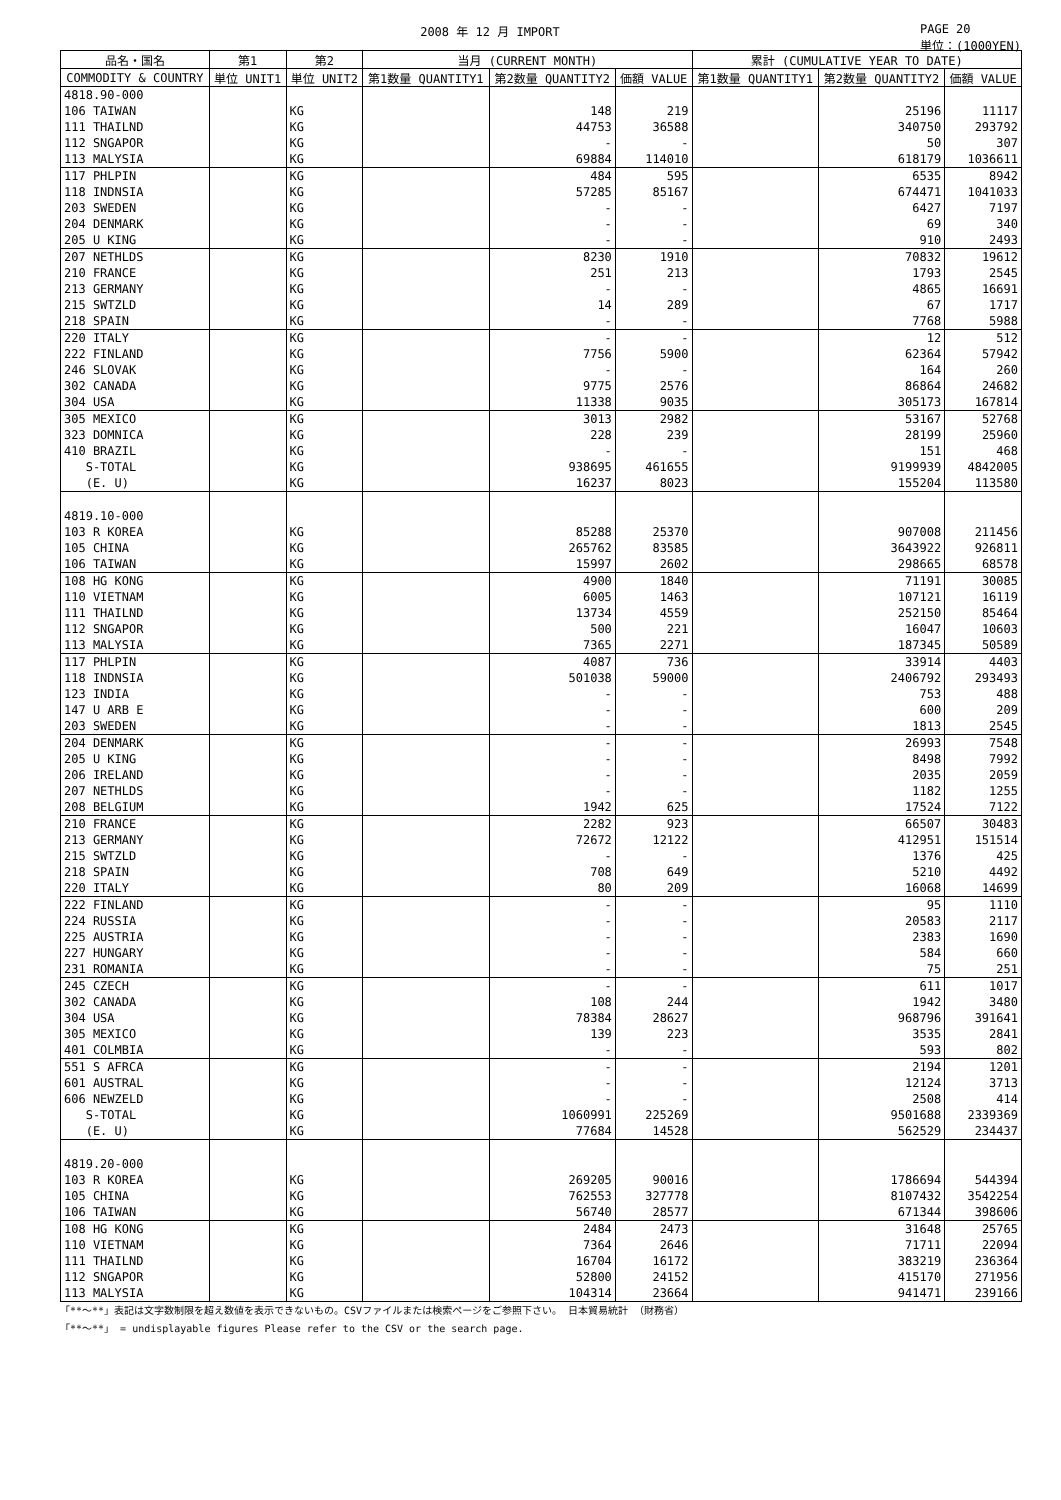2008 年 12 月 IMPORT PAGE 20
単位：(1000YEN)
| 品名・国名 | 第1 | 第2 | 当月 (CURRENT MONTH) | | | 累計 (CUMULATIVE YEAR TO DATE) | | |
| --- | --- | --- | --- | --- | --- | --- | --- | --- |
| COMMODITY & COUNTRY | 単位 UNIT1 | 単位 UNIT2 | 第1数量 QUANTITY1 | 第2数量 QUANTITY2 | 価額 VALUE | 第1数量 QUANTITY1 | 第2数量 QUANTITY2 | 価額 VALUE |
| 4818.90-000 | | | | | | | | |
| 106 TAIWAN | | KG | | 148 | 219 | | 25196 | 11117 |
| 111 THAILND | | KG | | 44753 | 36588 | | 340750 | 293792 |
| 112 SNGAPOR | | KG | | - | - | | 50 | 307 |
| 113 MALYSIA | | KG | | 69884 | 114010 | | 618179 | 1036611 |
| 117 PHLPIN | | KG | | 484 | 595 | | 6535 | 8942 |
| 118 INDNSIA | | KG | | 57285 | 85167 | | 674471 | 1041033 |
| 203 SWEDEN | | KG | | - | - | | 6427 | 7197 |
| 204 DENMARK | | KG | | - | - | | 69 | 340 |
| 205 U KING | | KG | | - | - | | 910 | 2493 |
| 207 NETHLDS | | KG | | 8230 | 1910 | | 70832 | 19612 |
| 210 FRANCE | | KG | | 251 | 213 | | 1793 | 2545 |
| 213 GERMANY | | KG | | - | - | | 4865 | 16691 |
| 215 SWTZLD | | KG | | 14 | 289 | | 67 | 1717 |
| 218 SPAIN | | KG | | - | - | | 7768 | 5988 |
| 220 ITALY | | KG | | - | - | | 12 | 512 |
| 222 FINLAND | | KG | | 7756 | 5900 | | 62364 | 57942 |
| 246 SLOVAK | | KG | | - | - | | 164 | 260 |
| 302 CANADA | | KG | | 9775 | 2576 | | 86864 | 24682 |
| 304 USA | | KG | | 11338 | 9035 | | 305173 | 167814 |
| 305 MEXICO | | KG | | 3013 | 2982 | | 53167 | 52768 |
| 323 DOMNICA | | KG | | 228 | 239 | | 28199 | 25960 |
| 410 BRAZIL | | KG | | - | - | | 151 | 468 |
| S-TOTAL | | KG | | 938695 | 461655 | | 9199939 | 4842005 |
| (E. U) | | KG | | 16237 | 8023 | | 155204 | 113580 |
| 4819.10-000 | | | | | | | | |
| 103 R KOREA | | KG | | 85288 | 25370 | | 907008 | 211456 |
| 105 CHINA | | KG | | 265762 | 83585 | | 3643922 | 926811 |
| 106 TAIWAN | | KG | | 15997 | 2602 | | 298665 | 68578 |
| 108 HG KONG | | KG | | 4900 | 1840 | | 71191 | 30085 |
| 110 VIETNAM | | KG | | 6005 | 1463 | | 107121 | 16119 |
| 111 THAILND | | KG | | 13734 | 4559 | | 252150 | 85464 |
| 112 SNGAPOR | | KG | | 500 | 221 | | 16047 | 10603 |
| 113 MALYSIA | | KG | | 7365 | 2271 | | 187345 | 50589 |
| 117 PHLPIN | | KG | | 4087 | 736 | | 33914 | 4403 |
| 118 INDNSIA | | KG | | 501038 | 59000 | | 2406792 | 293493 |
| 123 INDIA | | KG | | - | - | | 753 | 488 |
| 147 U ARB E | | KG | | - | - | | 600 | 209 |
| 203 SWEDEN | | KG | | - | - | | 1813 | 2545 |
| 204 DENMARK | | KG | | - | - | | 26993 | 7548 |
| 205 U KING | | KG | | - | - | | 8498 | 7992 |
| 206 IRELAND | | KG | | - | - | | 2035 | 2059 |
| 207 NETHLDS | | KG | | - | - | | 1182 | 1255 |
| 208 BELGIUM | | KG | | 1942 | 625 | | 17524 | 7122 |
| 210 FRANCE | | KG | | 2282 | 923 | | 66507 | 30483 |
| 213 GERMANY | | KG | | 72672 | 12122 | | 412951 | 151514 |
| 215 SWTZLD | | KG | | - | - | | 1376 | 425 |
| 218 SPAIN | | KG | | 708 | 649 | | 5210 | 4492 |
| 220 ITALY | | KG | | 80 | 209 | | 16068 | 14699 |
| 222 FINLAND | | KG | | - | - | | 95 | 1110 |
| 224 RUSSIA | | KG | | - | - | | 20583 | 2117 |
| 225 AUSTRIA | | KG | | - | - | | 2383 | 1690 |
| 227 HUNGARY | | KG | | - | - | | 584 | 660 |
| 231 ROMANIA | | KG | | - | - | | 75 | 251 |
| 245 CZECH | | KG | | - | - | | 611 | 1017 |
| 302 CANADA | | KG | | 108 | 244 | | 1942 | 3480 |
| 304 USA | | KG | | 78384 | 28627 | | 968796 | 391641 |
| 305 MEXICO | | KG | | 139 | 223 | | 3535 | 2841 |
| 401 COLMBIA | | KG | | - | - | | 593 | 802 |
| 551 S AFRCA | | KG | | - | - | | 2194 | 1201 |
| 601 AUSTRAL | | KG | | - | - | | 12124 | 3713 |
| 606 NEWZELD | | KG | | - | - | | 2508 | 414 |
| S-TOTAL | | KG | | 1060991 | 225269 | | 9501688 | 2339369 |
| (E. U) | | KG | | 77684 | 14528 | | 562529 | 234437 |
| 4819.20-000 | | | | | | | | |
| 103 R KOREA | | KG | | 269205 | 90016 | | 1786694 | 544394 |
| 105 CHINA | | KG | | 762553 | 327778 | | 8107432 | 3542254 |
| 106 TAIWAN | | KG | | 56740 | 28577 | | 671344 | 398606 |
| 108 HG KONG | | KG | | 2484 | 2473 | | 31648 | 25765 |
| 110 VIETNAM | | KG | | 7364 | 2646 | | 71711 | 22094 |
| 111 THAILND | | KG | | 16704 | 16172 | | 383219 | 236364 |
| 112 SNGAPOR | | KG | | 52800 | 24152 | | 415170 | 271956 |
| 113 MALYSIA | | KG | | 104314 | 23664 | | 941471 | 239166 |
「**～**」表記は文字数制限を超え数値を表示できないもの。CSVファイルまたは検索ページをご参照下さい。 日本貿易統計 （財務省）
「**～**」 = undisplayable figures Please refer to the CSV or the search page.